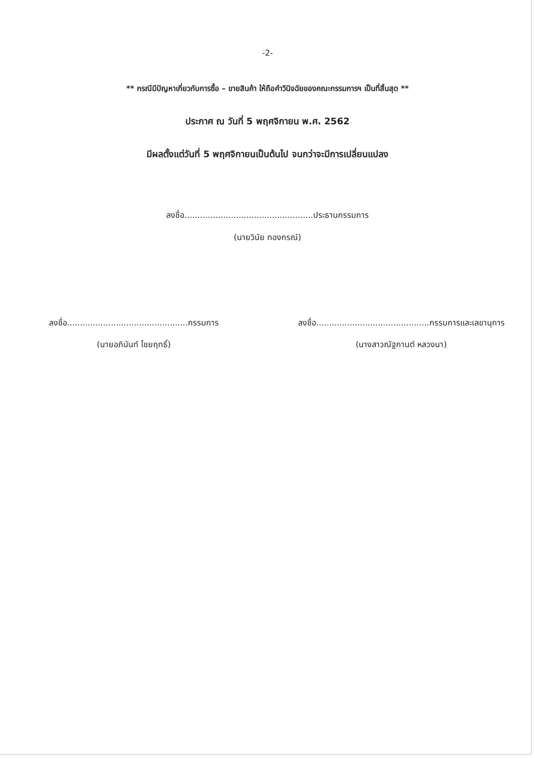-2-
** กรณีมีปัญหาเกี่ยวกับการซื้อ – ขายสินค้า ให้ถือคำวินิจฉัยของคณะกรรมการฯ เป็นที่สิ้นสุด **
ประกาศ ณ วันที่ 5 พฤศจิกายน พ.ศ. 2562
มีผลตั้งแต่วันที่ 5 พฤศจิกายนเป็นต้นไป จนกว่าจะมีการเปลี่ยนแปลง
ลงชื่อ..................................................ประธานกรรมการ
(นายวินัย ทองกรณ์)
ลงชื่อ...............................................กรรมการ
(นายอภินันท์ ไชยฤทธิ์)
ลงชื่อ............................................กรรมการและเลขานุการ
(นางสาวณัฐกานต์ หลวงนา)